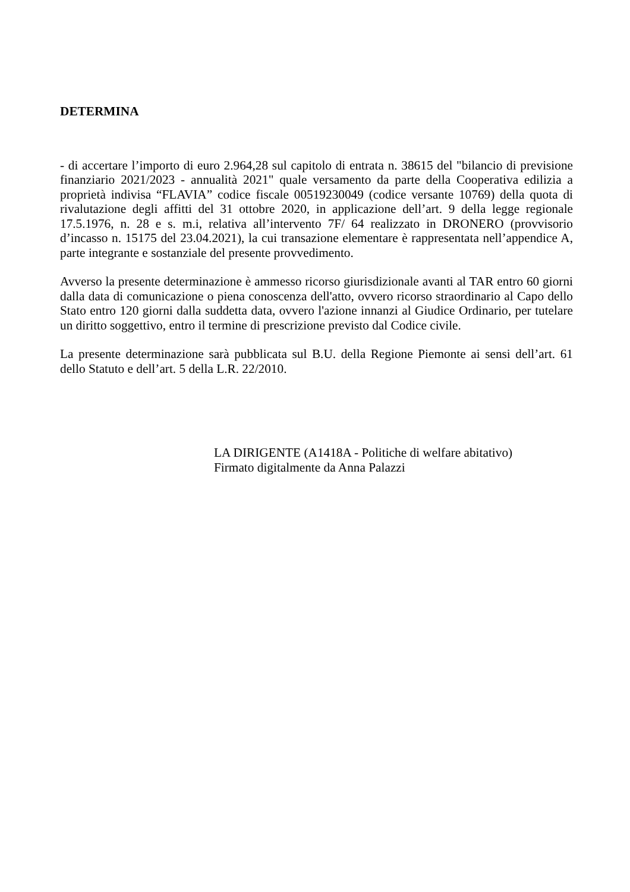DETERMINA
- di accertare l’importo di euro 2.964,28 sul capitolo di entrata n. 38615 del "bilancio di previsione finanziario 2021/2023 - annualità 2021" quale versamento da parte della Cooperativa edilizia a proprietà indivisa “FLAVIA” codice fiscale 00519230049 (codice versante 10769) della quota di rivalutazione degli affitti del 31 ottobre 2020, in applicazione dell’art. 9 della legge regionale 17.5.1976, n. 28 e s. m.i, relativa all’intervento 7F/ 64 realizzato in DRONERO (provvisorio d’incasso n. 15175 del 23.04.2021), la cui transazione elementare è rappresentata nell’appendice A, parte integrante e sostanziale del presente provvedimento.
Avverso la presente determinazione è ammesso ricorso giurisdizionale avanti al TAR entro 60 giorni dalla data di comunicazione o piena conoscenza dell'atto, ovvero ricorso straordinario al Capo dello Stato entro 120 giorni dalla suddetta data, ovvero l'azione innanzi al Giudice Ordinario, per tutelare un diritto soggettivo, entro il termine di prescrizione previsto dal Codice civile.
La presente determinazione sarà pubblicata sul B.U. della Regione Piemonte ai sensi dell’art. 61 dello Statuto e dell’art. 5 della L.R. 22/2010.
LA DIRIGENTE (A1418A - Politiche di welfare abitativo)
Firmato digitalmente da Anna Palazzi